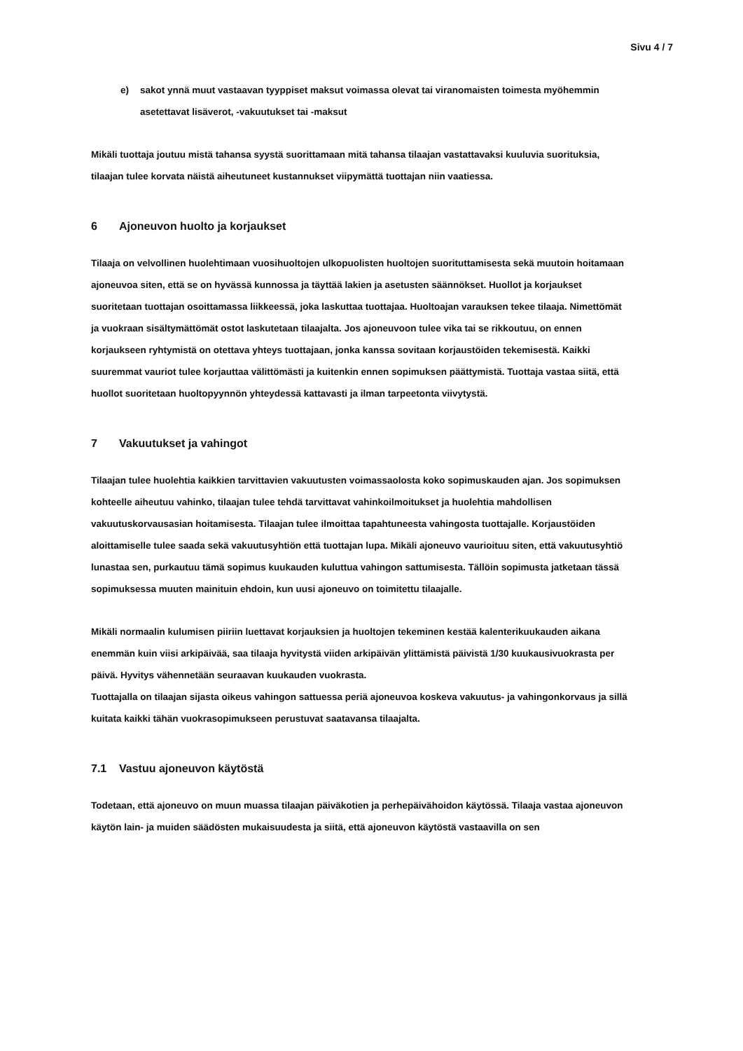Sivu 4 / 7
e) sakot ynnä muut vastaavan tyyppiset maksut voimassa olevat tai viranomaisten toimesta myöhemmin asetettavat lisäverot, -vakuutukset tai -maksut
Mikäli tuottaja joutuu mistä tahansa syystä suorittamaan mitä tahansa tilaajan vastattavaksi kuuluvia suorituksia, tilaajan tulee korvata näistä aiheutuneet kustannukset viipymättä tuottajan niin vaatiessa.
6 Ajoneuvon huolto ja korjaukset
Tilaaja on velvollinen huolehtimaan vuosihuoltojen ulkopuolisten huoltojen suorituttamisesta sekä muutoin hoitamaan ajoneuvoa siten, että se on hyvässä kunnossa ja täyttää lakien ja asetusten säännökset. Huollot ja korjaukset suoritetaan tuottajan osoittamassa liikkeessä, joka laskuttaa tuottajaa. Huoltoajan varauksen tekee tilaaja. Nimettömät ja vuokraan sisältymättömät ostot laskutetaan tilaajalta. Jos ajoneuvoon tulee vika tai se rikkoutuu, on ennen korjaukseen ryhtymistä on otettava yhteys tuottajaan, jonka kanssa sovitaan korjaustöiden tekemisestä. Kaikki suuremmat vauriot tulee korjauttaa välittömästi ja kuitenkin ennen sopimuksen päättymistä. Tuottaja vastaa siitä, että huollot suoritetaan huoltopyynnön yhteydessä kattavasti ja ilman tarpeetonta viivytystä.
7 Vakuutukset ja vahingot
Tilaajan tulee huolehtia kaikkien tarvittavien vakuutusten voimassaolosta koko sopimuskauden ajan. Jos sopimuksen kohteelle aiheutuu vahinko, tilaajan tulee tehdä tarvittavat vahinkoilmoitukset ja huolehtia mahdollisen vakuutuskorvausasian hoitamisesta. Tilaajan tulee ilmoittaa tapahtuneesta vahingosta tuottajalle. Korjaustöiden aloittamiselle tulee saada sekä vakuutusyhtiön että tuottajan lupa. Mikäli ajoneuvo vaurioituu siten, että vakuutusyhtiö lunastaa sen, purkautuu tämä sopimus kuukauden kuluttua vahingon sattumisesta. Tällöin sopimusta jatketaan tässä sopimuksessa muuten mainituin ehdoin, kun uusi ajoneuvo on toimitettu tilaajalle.
Mikäli normaalin kulumisen piiriin luettavat korjauksien ja huoltojen tekeminen kestää kalenterikuukauden aikana enemmän kuin viisi arkipäivää, saa tilaaja hyvitystä viiden arkipäivän ylittämistä päivistä 1/30 kuukausivuokrasta per päivä. Hyvitys vähennetään seuraavan kuukauden vuokrasta.
Tuottajalla on tilaajan sijasta oikeus vahingon sattuessa periä ajoneuvoa koskeva vakuutus- ja vahingonkorvaus ja sillä kuitata kaikki tähän vuokrasopimukseen perustuvat saatavansa tilaajalta.
7.1 Vastuu ajoneuvon käytöstä
Todetaan, että ajoneuvo on muun muassa tilaajan päiväkotien ja perhepäivähoidon käytössä. Tilaaja vastaa ajoneuvon käytön lain- ja muiden säädösten mukaisuudesta ja siitä, että ajoneuvon käytöstä vastaavilla on sen